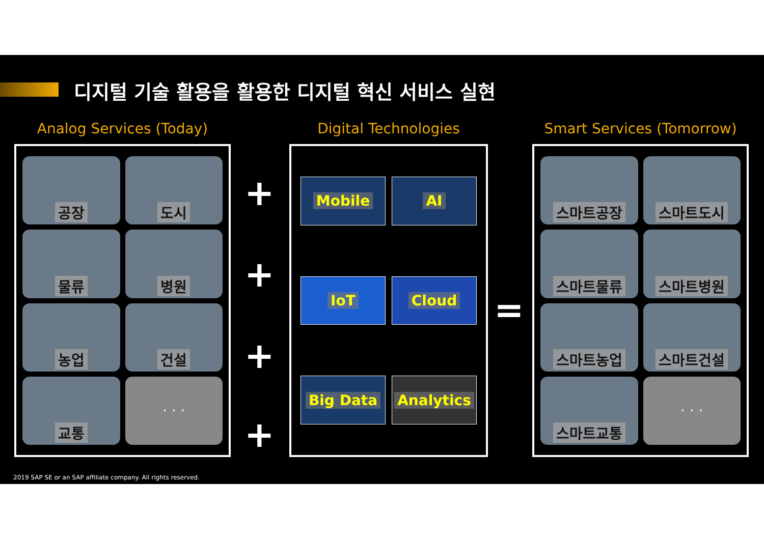디지털 기술 활용을 활용한 디지털 혁신 서비스 실현
Analog Services (Today)
공장
도시
물류
병원
농업
건설
교통
· · ·
+
+
+
+
Digital Technologies
Mobile
AI
IoT
Cloud
Big Data
Analytics
=
Smart Services (Tomorrow)
스마트공장
스마트도시
스마트물류
스마트병원
스마트농업
스마트건설
스마트교통
· · ·
2019 SAP SE or an SAP affiliate company. All rights reserved.